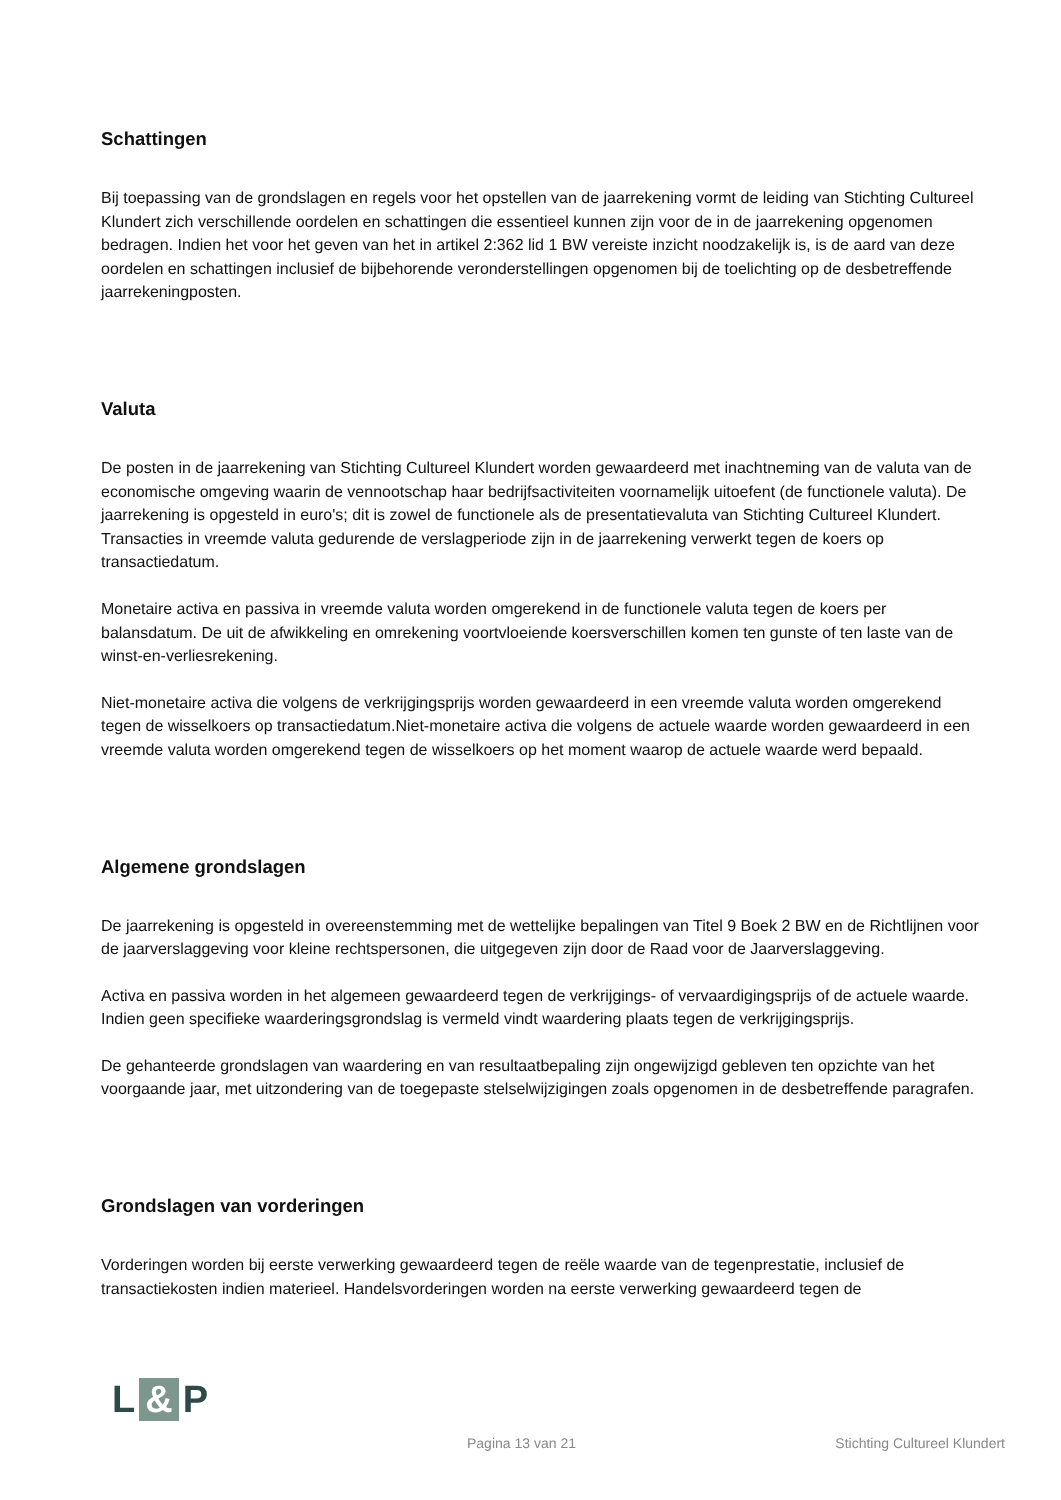Schattingen
Bij toepassing van de grondslagen en regels voor het opstellen van de jaarrekening vormt de leiding van Stichting Cultureel Klundert zich verschillende oordelen en schattingen die essentieel kunnen zijn voor de in de jaarrekening opgenomen bedragen. Indien het voor het geven van het in artikel 2:362 lid 1 BW vereiste inzicht noodzakelijk is, is de aard van deze oordelen en schattingen inclusief de bijbehorende veronderstellingen opgenomen bij de toelichting op de desbetreffende jaarrekeningposten.
Valuta
De posten in de jaarrekening van Stichting Cultureel Klundert worden gewaardeerd met inachtneming van de valuta van de economische omgeving waarin de vennootschap haar bedrijfsactiviteiten voornamelijk uitoefent (de functionele valuta). De jaarrekening is opgesteld in euro's; dit is zowel de functionele als de presentatievaluta van Stichting Cultureel Klundert. Transacties in vreemde valuta gedurende de verslagperiode zijn in de jaarrekening verwerkt tegen de koers op transactiedatum.
Monetaire activa en passiva in vreemde valuta worden omgerekend in de functionele valuta tegen de koers per balansdatum. De uit de afwikkeling en omrekening voortvloeiende koersverschillen komen ten gunste of ten laste van de winst-en-verliesrekening.
Niet-monetaire activa die volgens de verkrijgingsprijs worden gewaardeerd in een vreemde valuta worden omgerekend tegen de wisselkoers op transactiedatum.Niet-monetaire activa die volgens de actuele waarde worden gewaardeerd in een vreemde valuta worden omgerekend tegen de wisselkoers op het moment waarop de actuele waarde werd bepaald.
Algemene grondslagen
De jaarrekening is opgesteld in overeenstemming met de wettelijke bepalingen van Titel 9 Boek 2 BW en de Richtlijnen voor de jaarverslaggeving voor kleine rechtspersonen, die uitgegeven zijn door de Raad voor de Jaarverslaggeving.
Activa en passiva worden in het algemeen gewaardeerd tegen de verkrijgings- of vervaardigingsprijs of de actuele waarde. Indien geen specifieke waarderingsgrondslag is vermeld vindt waardering plaats tegen de verkrijgingsprijs.
De gehanteerde grondslagen van waardering en van resultaatbepaling zijn ongewijzigd gebleven ten opzichte van het voorgaande jaar, met uitzondering van de toegepaste stelselwijzigingen zoals opgenomen in de desbetreffende paragrafen.
Grondslagen van vorderingen
Vorderingen worden bij eerste verwerking gewaardeerd tegen de reële waarde van de tegenprestatie, inclusief de transactiekosten indien materieel. Handelsvorderingen worden na eerste verwerking gewaardeerd tegen de
L & P
Pagina 13 van 21 Stichting Cultureel Klundert